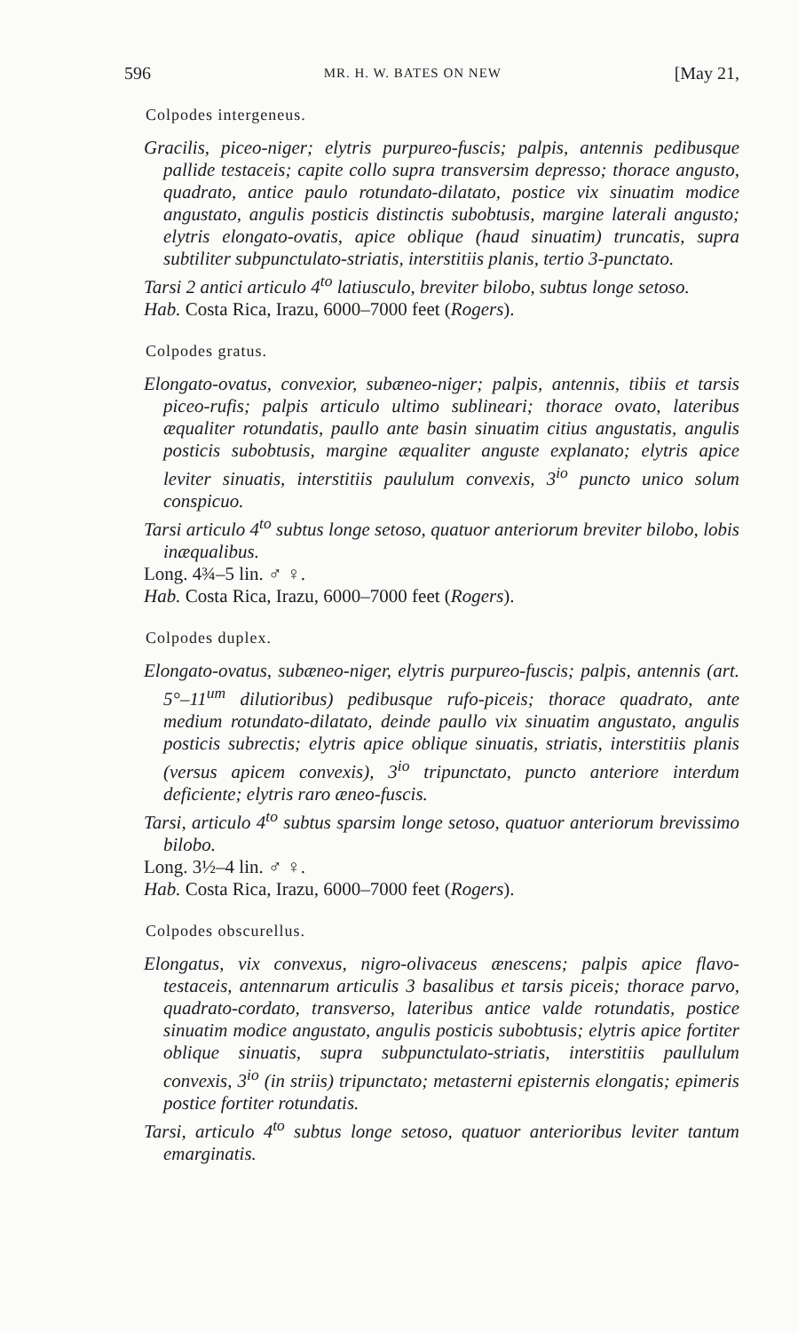596 MR. H. W. BATES ON NEW [May 21,
Colpodes intergeneus.
Gracilis, piceo-niger; elytris purpureo-fuscis; palpis, antennis pedibusque pallide testaceis; capite collo supra transversim depresso; thorace angusto, quadrato, antice paulo rotundato-dilatato, postice vix sinuatim modice angustato, angulis posticis distinctis subobtusis, margine laterali angusto; elytris elongato-ovatis, apice oblique (haud sinuatim) truncatis, supra subtiliter subpunctulato-striatis, interstitiis planis, tertio 3-punctato.
Tarsi 2 antici articulo 4<sup>to</sup> latiusculo, breviter bilobo, subtus longe setoso.
Hab. Costa Rica, Irazu, 6000–7000 feet (Rogers).
Colpodes gratus.
Elongato-ovatus, convexior, subæneo-niger; palpis, antennis, tibiis et tarsis piceo-rufis; palpis articulo ultimo sublineari; thorace ovato, lateribus æqualiter rotundatis, paullo ante basin sinuatim citius angustatis, angulis posticis subobtusis, margine æqualiter anguste explanato; elytris apice leviter sinuatis, interstitiis paululum convexis, 3<sup>io</sup> puncto unico solum conspicuo.
Tarsi articulo 4<sup>to</sup> subtus longe setoso, quatuor anteriorum breviter bilobo, lobis inæqualibus.
Long. 4¾–5 lin. ♂ ♀.
Hab. Costa Rica, Irazu, 6000–7000 feet (Rogers).
Colpodes duplex.
Elongato-ovatus, subæneo-niger, elytris purpureo-fuscis; palpis, antennis (art. 5°–11<sup>um</sup> dilutioribus) pedibusque rufo-piceis; thorace quadrato, ante medium rotundato-dilatato, deinde paullo vix sinuatim angustato, angulis posticis subrectis; elytris apice oblique sinuatis, striatis, interstitiis planis (versus apicem convexis), 3<sup>io</sup> tripunctato, puncto anteriore interdum deficiente; elytris raro æneo-fuscis.
Tarsi, articulo 4<sup>to</sup> subtus sparsim longe setoso, quatuor anteriorum brevissimo bilobo.
Long. 3½–4 lin. ♂ ♀.
Hab. Costa Rica, Irazu, 6000–7000 feet (Rogers).
Colpodes obscurellus.
Elongatus, vix convexus, nigro-olivaceus ænescens; palpis apice flavo-testaceis, antennarum articulis 3 basalibus et tarsis piceis; thorace parvo, quadrato-cordato, transverso, lateribus antice valde rotundatis, postice sinuatim modice angustato, angulis posticis subobtusis; elytris apice fortiter oblique sinuatis, supra subpunctulato-striatis, interstitiis paullulum convexis, 3<sup>io</sup> (in striis) tripunctato; metasterni episternis elongatis; epimeris postice fortiter rotundatis.
Tarsi, articulo 4<sup>to</sup> subtus longe setoso, quatuor anterioribus leviter tantum emarginatis.